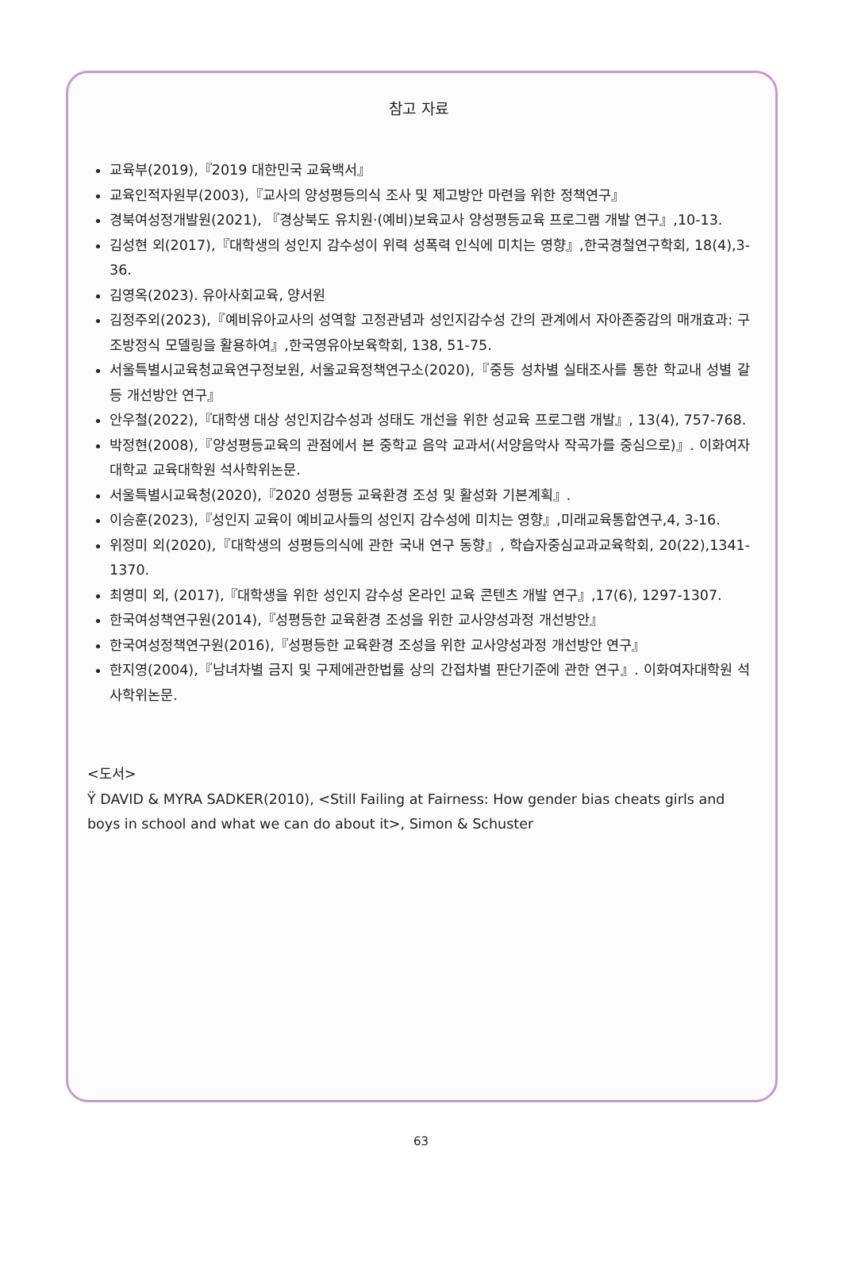참고 자료
교육부(2019),『2019 대한민국 교육백서』
교육인적자원부(2003),『교사의 양성평등의식 조사 및 제고방안 마련을 위한 정책연구』
경북여성정개발원(2021), 『경상북도 유치원·(예비)보육교사 양성평등교육 프로그램 개발 연구』,10-13.
김성현 외(2017),『대학생의 성인지 감수성이 위력 성폭력 인식에 미치는 영향』,한국경철연구학회, 18(4),3-36.
김영옥(2023). 유아사회교육, 양서원
김정주외(2023),『예비유아교사의 성역할 고정관념과 성인지감수성 간의 관계에서 자아존중감의 매개효과: 구조방정식 모델링을 활용하여』,한국영유아보육학회, 138, 51-75.
서울특별시교육청교육연구정보원, 서울교육정책연구소(2020),『중등 성차별 실태조사를 통한 학교내 성별 갈등 개선방안 연구』
안우철(2022),『대학생 대상 성인지감수성과 성태도 개선을 위한 성교육 프로그램 개발』, 13(4), 757-768.
박정현(2008),『양성평등교육의 관점에서 본 중학교 음악 교과서(서양음악사 작곡가를 중심으로)』. 이화여자대학교 교육대학원 석사학위논문.
서울특별시교육청(2020),『2020 성평등 교육환경 조성 및 활성화 기본계획』.
이승훈(2023),『성인지 교육이 예비교사들의 성인지 감수성에 미치는 영향』,미래교육통합연구,4, 3-16.
위정미 외(2020),『대학생의 성평등의식에 관한 국내 연구 동향』, 학습자중심교과교육학회, 20(22),1341-1370.
최영미 외, (2017),『대학생을 위한 성인지 감수성 온라인 교육 콘텐츠 개발 연구』,17(6), 1297-1307.
한국여성책연구원(2014),『성평등한 교육환경 조성을 위한 교사양성과정 개선방안』
한국여성정책연구원(2016),『성평등한 교육환경 조성을 위한 교사양성과정 개선방안 연구』
한지영(2004),『남녀차별 금지 및 구제에관한법률 상의 간접차별 판단기준에 관한 연구』. 이화여자대학원 석사학위논문.
<도서>
Ÿ DAVID & MYRA SADKER(2010), <Still Failing at Fairness: How gender bias cheats girls and boys in school and what we can do about it>, Simon & Schuster
63